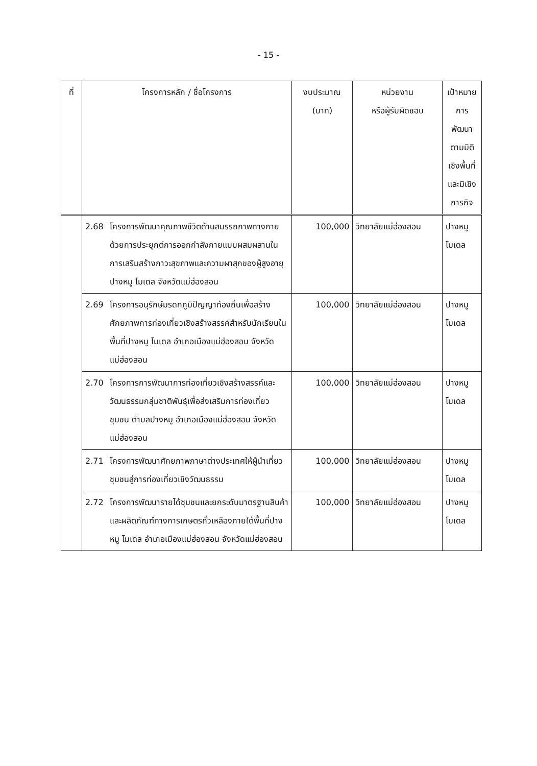- 15 -
| ที่ | โครงการหลัก / ชื่อโครงการ | | งบประมาณ (บาท) | หน่วยงาน หรือผู้รับผิดชอบ | เป้าหมายการพัฒนา ตามมิติเชิงพื้นที่ และมิเชิงภารกิจ |
| --- | --- | --- | --- | --- | --- |
| | 2.68 | โครงการพัฒนาคุณภาพชีวิตด้านสมรรถภาพทางกายด้วยการประยุกต์การออกกำลังกายแบบผสมผสานในการเสริมสร้างภาวะสุขภาพและความผาสุกของผู้สูงอายุ ปางหมู โมเดล จังหวัดแม่ฮ่องสอน | 100,000 | วิทยาลัยแม่ฮ่องสอน | ปางหมู โมเดล |
| | 2.69 | โครงการอนุรักษ์มรดกภูมิปัญญาท้องถิ่นเพื่อสร้างศักยภาพการท่องเที่ยวเชิงสร้างสรรค์สำหรับนักเรียนในพื้นที่ปางหมู โมเดล อำเภอเมืองแม่ฮ่องสอน จังหวัดแม่ฮ่องสอน | 100,000 | วิทยาลัยแม่ฮ่องสอน | ปางหมู โมเดล |
| | 2.70 | โครงการการพัฒนาการท่องเที่ยวเชิงสร้างสรรค์และวัฒนธรรมกลุ่มชาติพันธุ์เพื่อส่งเสริมการท่องเที่ยวชุมชน ตำบลปางหมู อำเภอเมืองแม่ฮ่องสอน จังหวัดแม่ฮ่องสอน | 100,000 | วิทยาลัยแม่ฮ่องสอน | ปางหมู โมเดล |
| | 2.71 | โครงการพัฒนาศักยภาพภาษาต่างประเทศให้ผู้นำเที่ยวชุมชนสู่การท่องเที่ยวเชิงวัฒนธรรม | 100,000 | วิทยาลัยแม่ฮ่องสอน | ปางหมู โมเดล |
| | 2.72 | โครงการพัฒนารายได้ชุมชนและยกระดับมาตรฐานสินค้าและผลิตภัณฑ์ทางการเกษตรถั่วเหลืองภายใต้พื้นที่ปางหมู โมเดล อำเภอเมืองแม่ฮ่องสอน จังหวัดแม่ฮ่องสอน | 100,000 | วิทยาลัยแม่ฮ่องสอน | ปางหมู โมเดล |